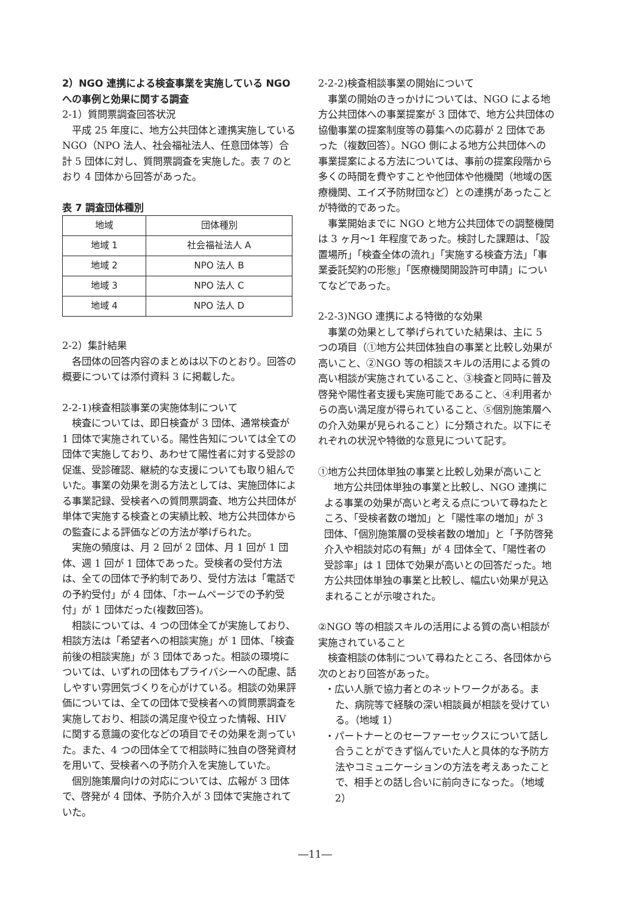2）NGO 連携による検査事業を実施している NGO への事例と効果に関する調査
2-1）質問票調査回答状況
平成 25 年度に、地方公共団体と連携実施しているNGO（NPO 法人、社会福祉法人、任意団体等）合計 5 団体に対し、質問票調査を実施した。表 7 のとおり 4 団体から回答があった。
表 7 調査団体種別
| 地域 | 団体種別 |
| --- | --- |
| 地域 1 | 社会福祉法人 A |
| 地域 2 | NPO 法人 B |
| 地域 3 | NPO 法人 C |
| 地域 4 | NPO 法人 D |
2-2）集計結果
各団体の回答内容のまとめは以下のとおり。回答の概要については添付資料 3 に掲載した。
2-2-1)検査相談事業の実施体制について
検査については、即日検査が 3 団体、通常検査が 1 団体で実施されている。陽性告知については全ての団体で実施しており、あわせて陽性者に対する受診の促進、受診確認、継続的な支援についても取り組んでいた。事業の効果を測る方法としては、実施団体による事業記録、受検者への質問票調査、地方公共団体が単体で実施する検査との実績比較、地方公共団体からの監査による評価などの方法が挙げられた。
実施の頻度は、月 2 回が 2 団体、月 1 回が 1 団体、週 1 回が 1 団体であった。受検者の受付方法は、全ての団体で予約制であり、受付方法は「電話での予約受付」が 4 団体、「ホームページでの予約受付」が 1 団体だった(複数回答)。
相談については、4 つの団体全てが実施しており、相談方法は「希望者への相談実施」が 1 団体、「検査前後の相談実施」が 3 団体であった。相談の環境については、いずれの団体もプライバシーへの配慮、話しやすい雰囲気づくりを心がけている。相談の効果評価については、全ての団体で受検者への質問票調査を実施しており、相談の満足度や役立った情報、HIV に関する意識の変化などの項目でその効果を測っていた。また、4 つの団体全てで相談時に独自の啓発資材を用いて、受検者への予防介入を実施していた。
個別施策層向けの対応については、広報が 3 団体で、啓発が 4 団体、予防介入が 3 団体で実施されていた。
2-2-2)検査相談事業の開始について
事業の開始のきっかけについては、NGO による地方公共団体への事業提案が 3 団体で、地方公共団体の協働事業の提案制度等の募集への応募が 2 団体であった（複数回答）。NGO 側による地方公共団体への事業提案による方法については、事前の提案段階から多くの時間を費やすことや他団体や他機関（地域の医療機関、エイズ予防財団など）との連携があったことが特徴的であった。
事業開始までに NGO と地方公共団体での調整機関は 3 ヶ月～1 年程度であった。検討した課題は、「設置場所」「検査全体の流れ」「実施する検査方法」「事業委託契約の形態」「医療機関開設許可申請」についてなどであった。
2-2-3)NGO 連携による特徴的な効果
事業の効果として挙げられていた結果は、主に 5 つの項目（①地方公共団体独自の事業と比較し効果が高いこと、②NGO 等の相談スキルの活用による質の高い相談が実施されていること、③検査と同時に普及啓発や陽性者支援も実施可能であること、④利用者からの高い満足度が得られていること、⑤個別施策層への介入効果が見られること）に分類された。以下にそれぞれの状況や特徴的な意見について記す。
①地方公共団体単独の事業と比較し効果が高いこと
地方公共団体単独の事業と比較し、NGO 連携による事業の効果が高いと考える点について尋ねたところ、「受検者数の増加」と「陽性率の増加」が 3 団体、「個別施策層の受検者数の増加」と「予防啓発介入や相談対応の有無」が 4 団体全て、「陽性者の受診率」は 1 団体で効果が高いとの回答だった。地方公共団体単独の事業と比較し、幅広い効果が見込まれることが示唆された。
②NGO 等の相談スキルの活用による質の高い相談が実施されていること
検査相談の体制について尋ねたところ、各団体から次のとおり回答があった。
・広い人脈で協力者とのネットワークがある。また、病院等で経験の深い相談員が相談を受けている。（地域 1）
・パートナーとのセーファーセックスについて話し合うことができず悩んでいた人と具体的な予防方法やコミュニケーションの方法を考えあったことで、相手との話し合いに前向きになった。（地域 2）
―11―